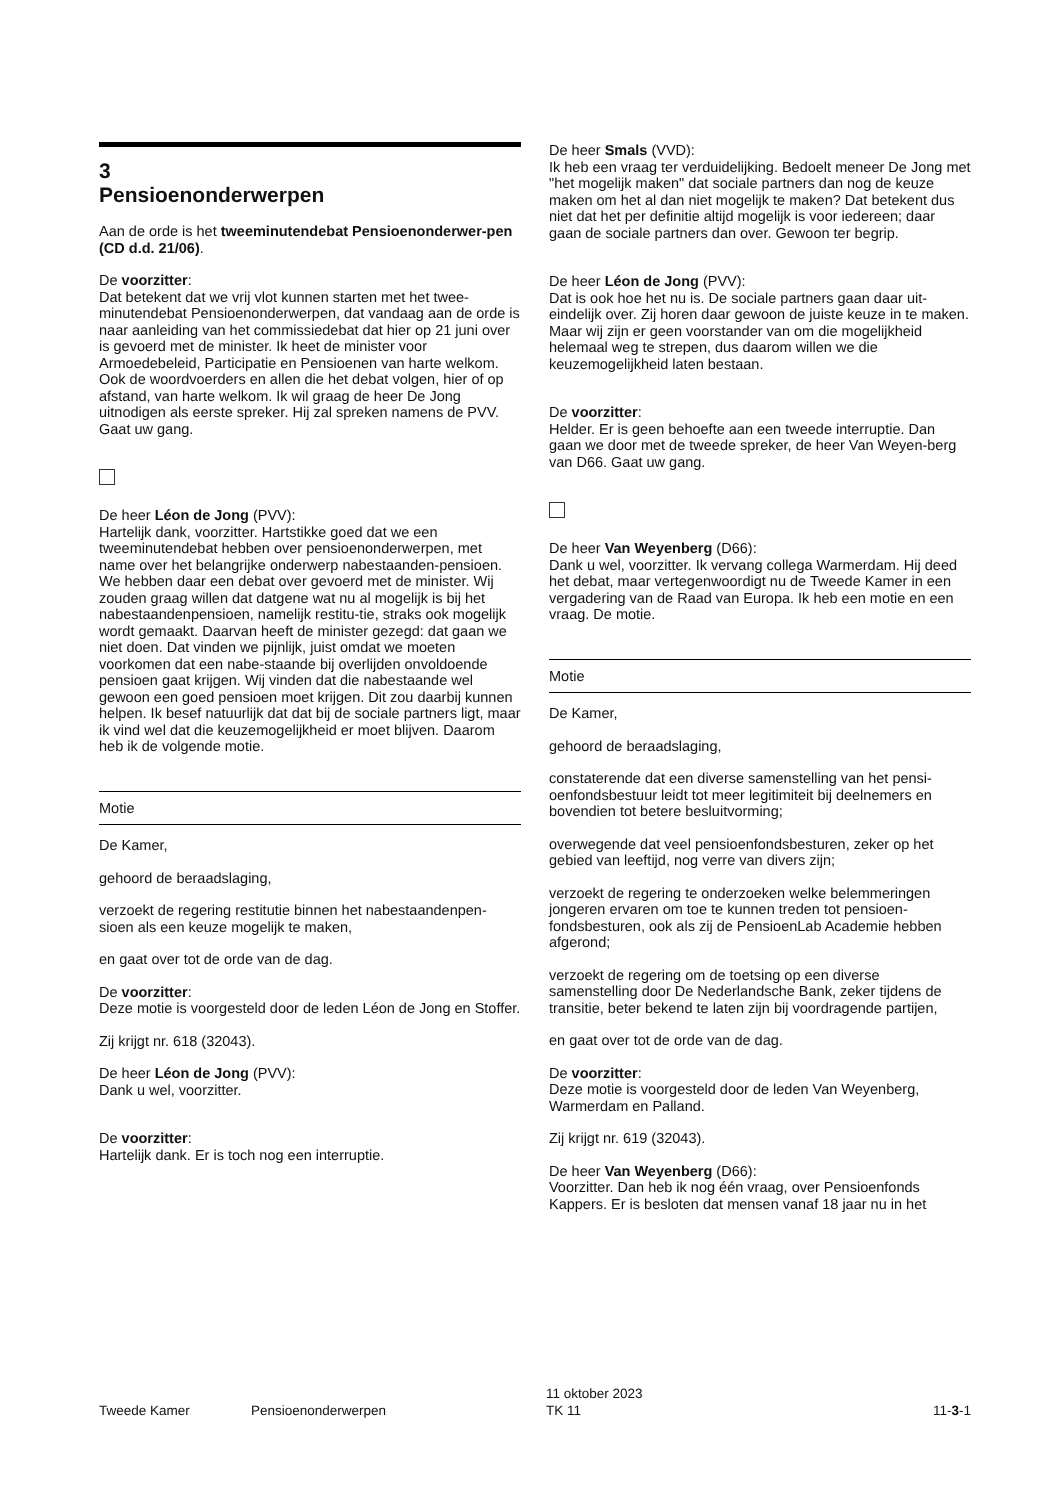3
Pensioenonderwerpen
Aan de orde is het tweeminutendebat Pensioenonderwer-pen (CD d.d. 21/06).
De voorzitter:
Dat betekent dat we vrij vlot kunnen starten met het twee-minutendebat Pensioenonderwerpen, dat vandaag aan de orde is naar aanleiding van het commissiedebat dat hier op 21 juni over is gevoerd met de minister. Ik heet de minister voor Armoedebeleid, Participatie en Pensioenen van harte welkom. Ook de woordvoerders en allen die het debat volgen, hier of op afstand, van harte welkom. Ik wil graag de heer De Jong uitnodigen als eerste spreker. Hij zal spreken namens de PVV. Gaat uw gang.
De heer Léon de Jong (PVV):
Hartelijk dank, voorzitter. Hartstikke goed dat we een tweeminutendebat hebben over pensioenonderwerpen, met name over het belangrijke onderwerp nabestaanden-pensioen. We hebben daar een debat over gevoerd met de minister. Wij zouden graag willen dat datgene wat nu al mogelijk is bij het nabestaandenpensioen, namelijk restitu-tie, straks ook mogelijk wordt gemaakt. Daarvan heeft de minister gezegd: dat gaan we niet doen. Dat vinden we pijnlijk, juist omdat we moeten voorkomen dat een nabe-staande bij overlijden onvoldoende pensioen gaat krijgen. Wij vinden dat die nabestaande wel gewoon een goed pensioen moet krijgen. Dit zou daarbij kunnen helpen. Ik besef natuurlijk dat dat bij de sociale partners ligt, maar ik vind wel dat die keuzemogelijkheid er moet blijven. Daarom heb ik de volgende motie.
Motie
De Kamer,
gehoord de beraadslaging,
verzoekt de regering restitutie binnen het nabestaandenpen-sioen als een keuze mogelijk te maken,
en gaat over tot de orde van de dag.
De voorzitter:
Deze motie is voorgesteld door de leden Léon de Jong en Stoffer.
Zij krijgt nr. 618 (32043).
De heer Léon de Jong (PVV):
Dank u wel, voorzitter.
De voorzitter:
Hartelijk dank. Er is toch nog een interruptie.
De heer Smals (VVD):
Ik heb een vraag ter verduidelijking. Bedoelt meneer De Jong met "het mogelijk maken" dat sociale partners dan nog de keuze maken om het al dan niet mogelijk te maken? Dat betekent dus niet dat het per definitie altijd mogelijk is voor iedereen; daar gaan de sociale partners dan over. Gewoon ter begrip.
De heer Léon de Jong (PVV):
Dat is ook hoe het nu is. De sociale partners gaan daar uit-eindelijk over. Zij horen daar gewoon de juiste keuze in te maken. Maar wij zijn er geen voorstander van om die mogelijkheid helemaal weg te strepen, dus daarom willen we die keuzemogelijkheid laten bestaan.
De voorzitter:
Helder. Er is geen behoefte aan een tweede interruptie. Dan gaan we door met de tweede spreker, de heer Van Weyen-berg van D66. Gaat uw gang.
De heer Van Weyenberg (D66):
Dank u wel, voorzitter. Ik vervang collega Warmerdam. Hij deed het debat, maar vertegenwoordigt nu de Tweede Kamer in een vergadering van de Raad van Europa. Ik heb een motie en een vraag. De motie.
Motie
De Kamer,
gehoord de beraadslaging,
constaterende dat een diverse samenstelling van het pensi-oenfondsbestuur leidt tot meer legitimiteit bij deelnemers en bovendien tot betere besluitvorming;
overwegende dat veel pensioenfondsbesturen, zeker op het gebied van leeftijd, nog verre van divers zijn;
verzoekt de regering te onderzoeken welke belemmeringen jongeren ervaren om toe te kunnen treden tot pensioen-fondsbesturen, ook als zij de PensioenLab Academie hebben afgerond;
verzoekt de regering om de toetsing op een diverse samenstelling door De Nederlandsche Bank, zeker tijdens de transitie, beter bekend te laten zijn bij voordragende partijen,
en gaat over tot de orde van de dag.
De voorzitter:
Deze motie is voorgesteld door de leden Van Weyenberg, Warmerdam en Palland.
Zij krijgt nr. 619 (32043).
De heer Van Weyenberg (D66):
Voorzitter. Dan heb ik nog één vraag, over Pensioenfonds Kappers. Er is besloten dat mensen vanaf 18 jaar nu in het
Tweede Kamer Pensioenonderwerpen
11 oktober 2023
TK 11
11-3-1